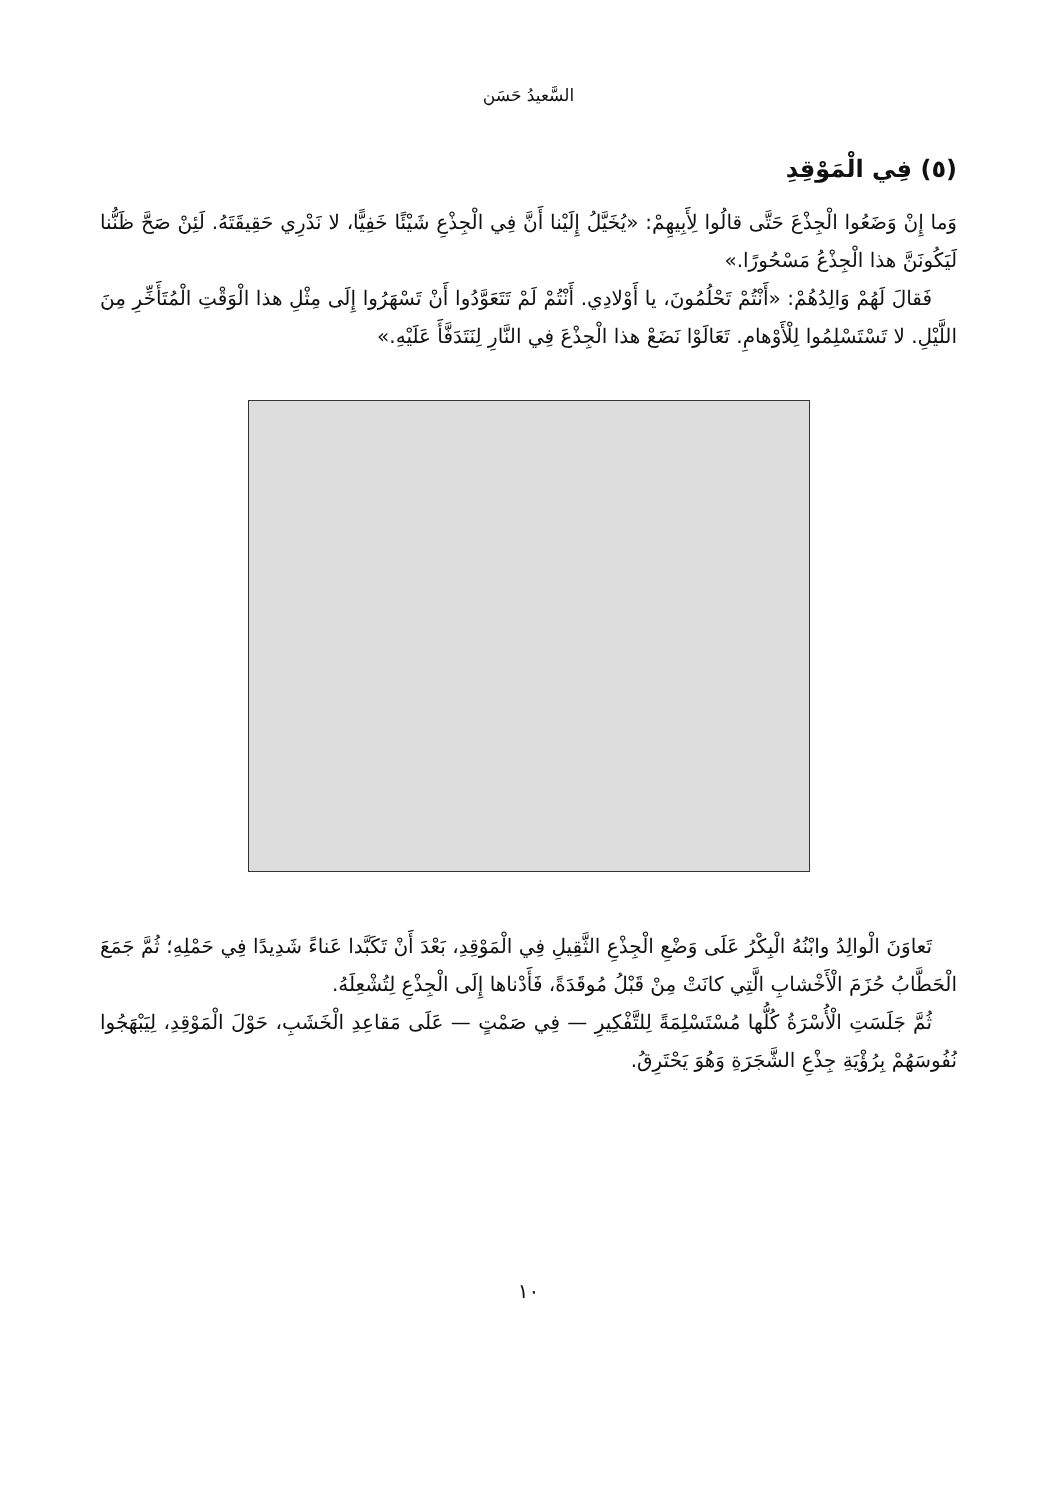السَّعيدُ حَسَن
(٥) فِي الْمَوْقِدِ
وَما إِنْ وَضَعُوا الْجِذْعَ حَتَّى قالُوا لِأَبِيهِمْ: «يُخَيَّلُ إِلَيْنا أَنَّ فِي الْجِذْعِ شَيْئًا خَفِيًّا، لا نَدْرِي حَقِيقَتَهُ. لَئِنْ صَحَّ ظَنُّنا لَيَكُونَنَّ هذا الْجِذْعُ مَسْحُورًا.»
فَقالَ لَهُمْ وَالِدُهُمْ: «أَنْتُمْ تَحْلُمُونَ، يا أَوْلادِي. أَنْتُمْ لَمْ تَتَعَوَّدُوا أَنْ تَسْهَرُوا إِلَى مِثْلِ هذا الْوَقْتِ الْمُتَأَخِّرِ مِنَ اللَّيْلِ. لا تَسْتَسْلِمُوا لِلْأَوْهامِ. تَعَالَوْا نَضَعْ هذا الْجِذْعَ فِي النَّارِ لِنَتَدَفَّأَ عَلَيْهِ.»
تَعاوَنَ الْوالِدُ وابْنُهُ الْبِكْرُ عَلَى وَضْعِ الْجِذْعِ الثَّقِيلِ فِي الْمَوْقِدِ، بَعْدَ أَنْ تَكَبَّدا عَناءً شَدِيدًا فِي حَمْلِهِ؛ ثُمَّ جَمَعَ الْحَطَّابُ حُزَمَ الْأَخْشابِ الَّتِي كانَتْ مِنْ قَبْلُ مُوقَدَةً، فَأَدْناها إِلَى الْجِذْعِ لِتُشْعِلَهُ.
ثُمَّ جَلَسَتِ الْأُسْرَةُ كُلُّها مُسْتَسْلِمَةً لِلتَّفْكِيرِ — فِي صَمْتٍ — عَلَى مَقاعِدِ الْخَشَبِ، حَوْلَ الْمَوْقِدِ، لِيَبْهَجُوا نُفُوسَهُمْ بِرُؤْيَةِ جِذْعِ الشَّجَرَةِ وَهُوَ يَحْتَرِقُ.
١٠